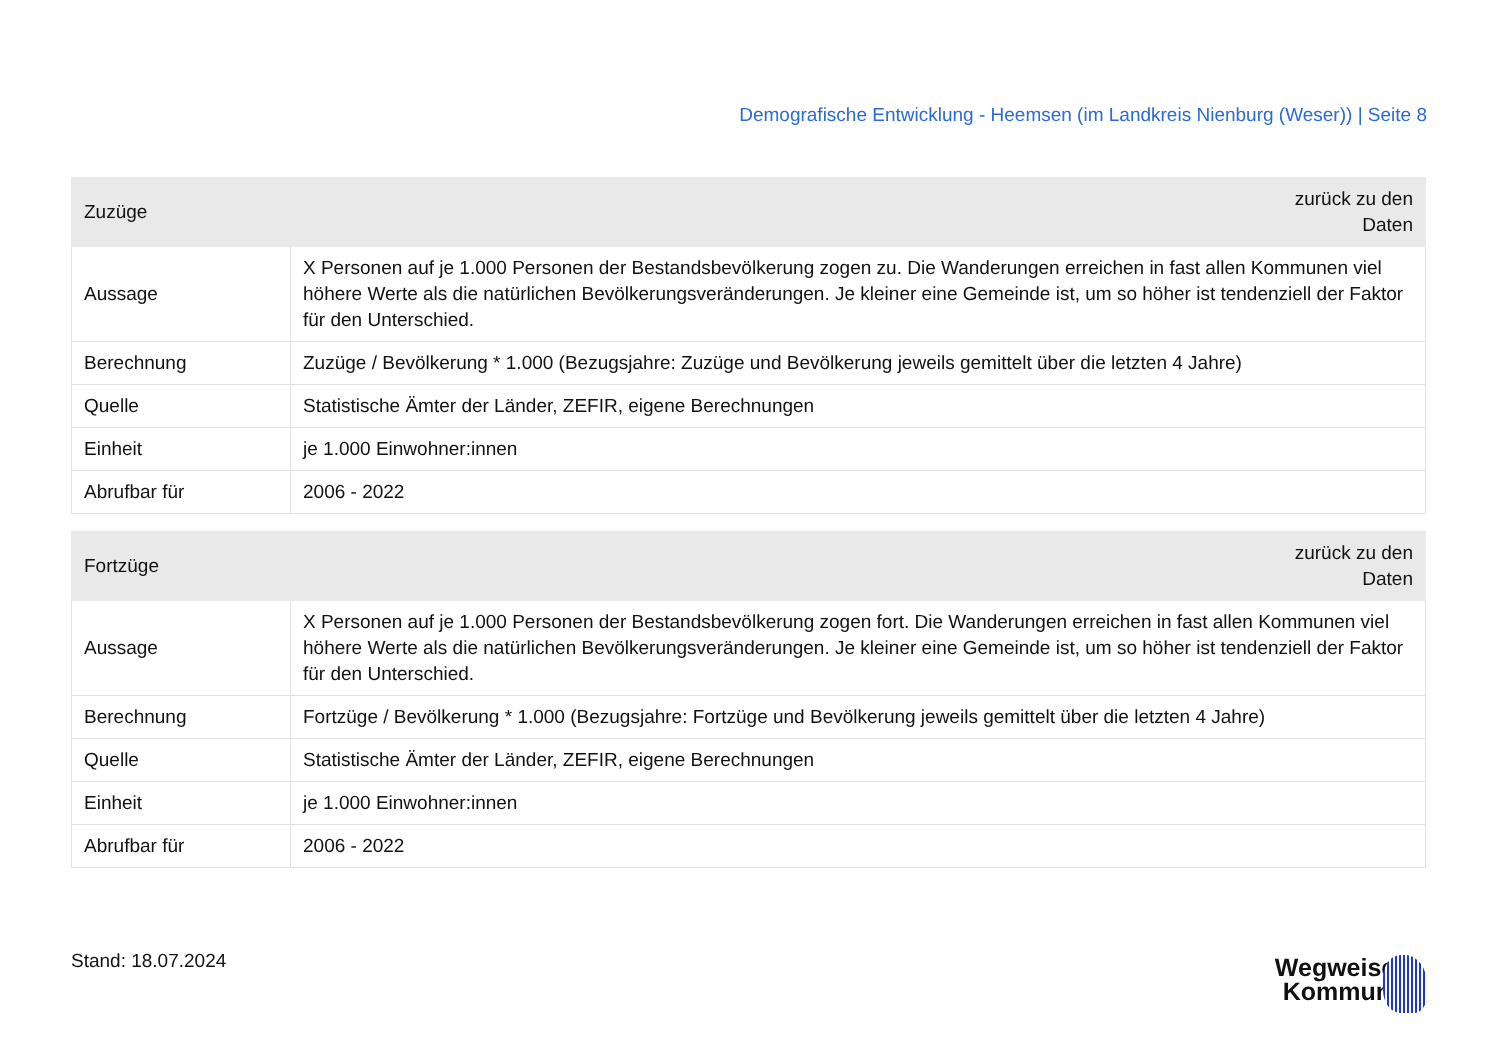Demografische Entwicklung - Heemsen (im Landkreis Nienburg (Weser)) | Seite 8
| Zuzüge | zurück zu den Daten |
| --- | --- |
| Aussage | X Personen auf je 1.000 Personen der Bestandsbevölkerung zogen zu. Die Wanderungen erreichen in fast allen Kommunen viel höhere Werte als die natürlichen Bevölkerungsveränderungen. Je kleiner eine Gemeinde ist, um so höher ist tendenziell der Faktor für den Unterschied. |
| Berechnung | Zuzüge / Bevölkerung * 1.000 (Bezugsjahre: Zuzüge und Bevölkerung jeweils gemittelt über die letzten 4 Jahre) |
| Quelle | Statistische Ämter der Länder, ZEFIR, eigene Berechnungen |
| Einheit | je 1.000 Einwohner:innen |
| Abrufbar für | 2006 - 2022 |
| Fortzüge | zurück zu den Daten |
| --- | --- |
| Aussage | X Personen auf je 1.000 Personen der Bestandsbevölkerung zogen fort. Die Wanderungen erreichen in fast allen Kommunen viel höhere Werte als die natürlichen Bevölkerungsveränderungen. Je kleiner eine Gemeinde ist, um so höher ist tendenziell der Faktor für den Unterschied. |
| Berechnung | Fortzüge / Bevölkerung * 1.000 (Bezugsjahre: Fortzüge und Bevölkerung jeweils gemittelt über die letzten 4 Jahre) |
| Quelle | Statistische Ämter der Länder, ZEFIR, eigene Berechnungen |
| Einheit | je 1.000 Einwohner:innen |
| Abrufbar für | 2006 - 2022 |
Stand: 18.07.2024
Wegweiser
Kommune